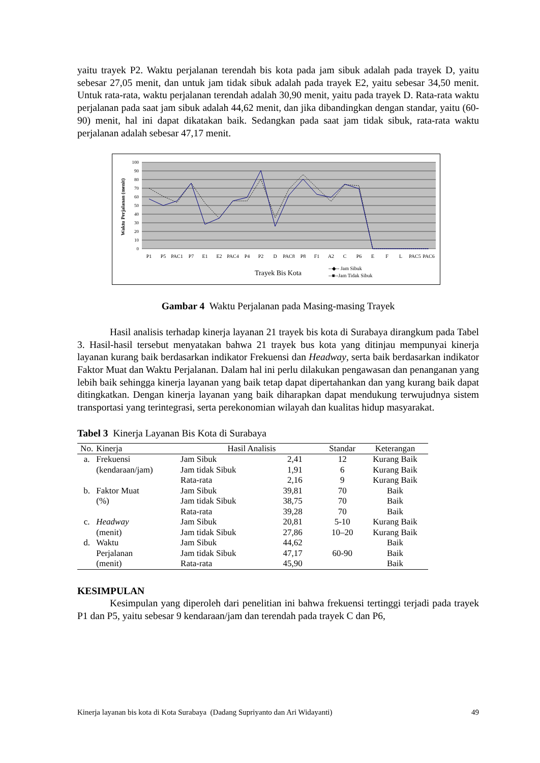yaitu trayek P2. Waktu perjalanan terendah bis kota pada jam sibuk adalah pada trayek D, yaitu sebesar 27,05 menit, dan untuk jam tidak sibuk adalah pada trayek E2, yaitu sebesar 34,50 menit. Untuk rata-rata, waktu perjalanan terendah adalah 30,90 menit, yaitu pada trayek D. Rata-rata waktu perjalanan pada saat jam sibuk adalah 44,62 menit, dan jika dibandingkan dengan standar, yaitu (60-90) menit, hal ini dapat dikatakan baik. Sedangkan pada saat jam tidak sibuk, rata-rata waktu perjalanan adalah sebesar 47,17 menit.
100
90
80
70
60
50
40
30
20
10
0
Waktu Perjalanan (menit)
P1
P5
PAC1
P7
E1
E2
PAC4
P4
P2
D
PAC8
P8
F1
A2
C
P6
E
F
L
PAC5
PAC6
Trayek Bis Kota
--◆-- Jam Sibuk
--■--Jam Tidak Sibuk
Gambar 4 Waktu Perjalanan pada Masing-masing Trayek
Hasil analisis terhadap kinerja layanan 21 trayek bis kota di Surabaya dirangkum pada Tabel 3. Hasil-hasil tersebut menyatakan bahwa 21 trayek bus kota yang ditinjau mempunyai kinerja layanan kurang baik berdasarkan indikator Frekuensi dan Headway, serta baik berdasarkan indikator Faktor Muat dan Waktu Perjalanan. Dalam hal ini perlu dilakukan pengawasan dan penanganan yang lebih baik sehingga kinerja layanan yang baik tetap dapat dipertahankan dan yang kurang baik dapat ditingkatkan. Dengan kinerja layanan yang baik diharapkan dapat mendukung terwujudnya sistem transportasi yang terintegrasi, serta perekonomian wilayah dan kualitas hidup masyarakat.
Tabel 3 Kinerja Layanan Bis Kota di Surabaya
| No. | Kinerja | Hasil Analisis | | Standar | Keterangan |
| --- | --- | --- | --- | --- | --- |
| a. | Frekuensi | Jam Sibuk | 2,41 | 12 | Kurang Baik |
| | (kendaraan/jam) | Jam tidak Sibuk | 1,91 | 6 | Kurang Baik |
| | | Rata-rata | 2,16 | 9 | Kurang Baik |
| b. | Faktor Muat | Jam Sibuk | 39,81 | 70 | Baik |
| | (%) | Jam tidak Sibuk | 38,75 | 70 | Baik |
| | | Rata-rata | 39,28 | 70 | Baik |
| c. | Headway | Jam Sibuk | 20,81 | 5-10 | Kurang Baik |
| | (menit) | Jam tidak Sibuk | 27,86 | 10–20 | Kurang Baik |
| d. | Waktu | Jam Sibuk | 44,62 | | Baik |
| | Perjalanan | Jam tidak Sibuk | 47,17 | 60-90 | Baik |
| | (menit) | Rata-rata | 45,90 | | Baik |
KESIMPULAN
Kesimpulan yang diperoleh dari penelitian ini bahwa frekuensi tertinggi terjadi pada trayek P1 dan P5, yaitu sebesar 9 kendaraan/jam dan terendah pada trayek C dan P6,
Kinerja layanan bis kota di Kota Surabaya (Dadang Supriyanto dan Ari Widayanti) 49